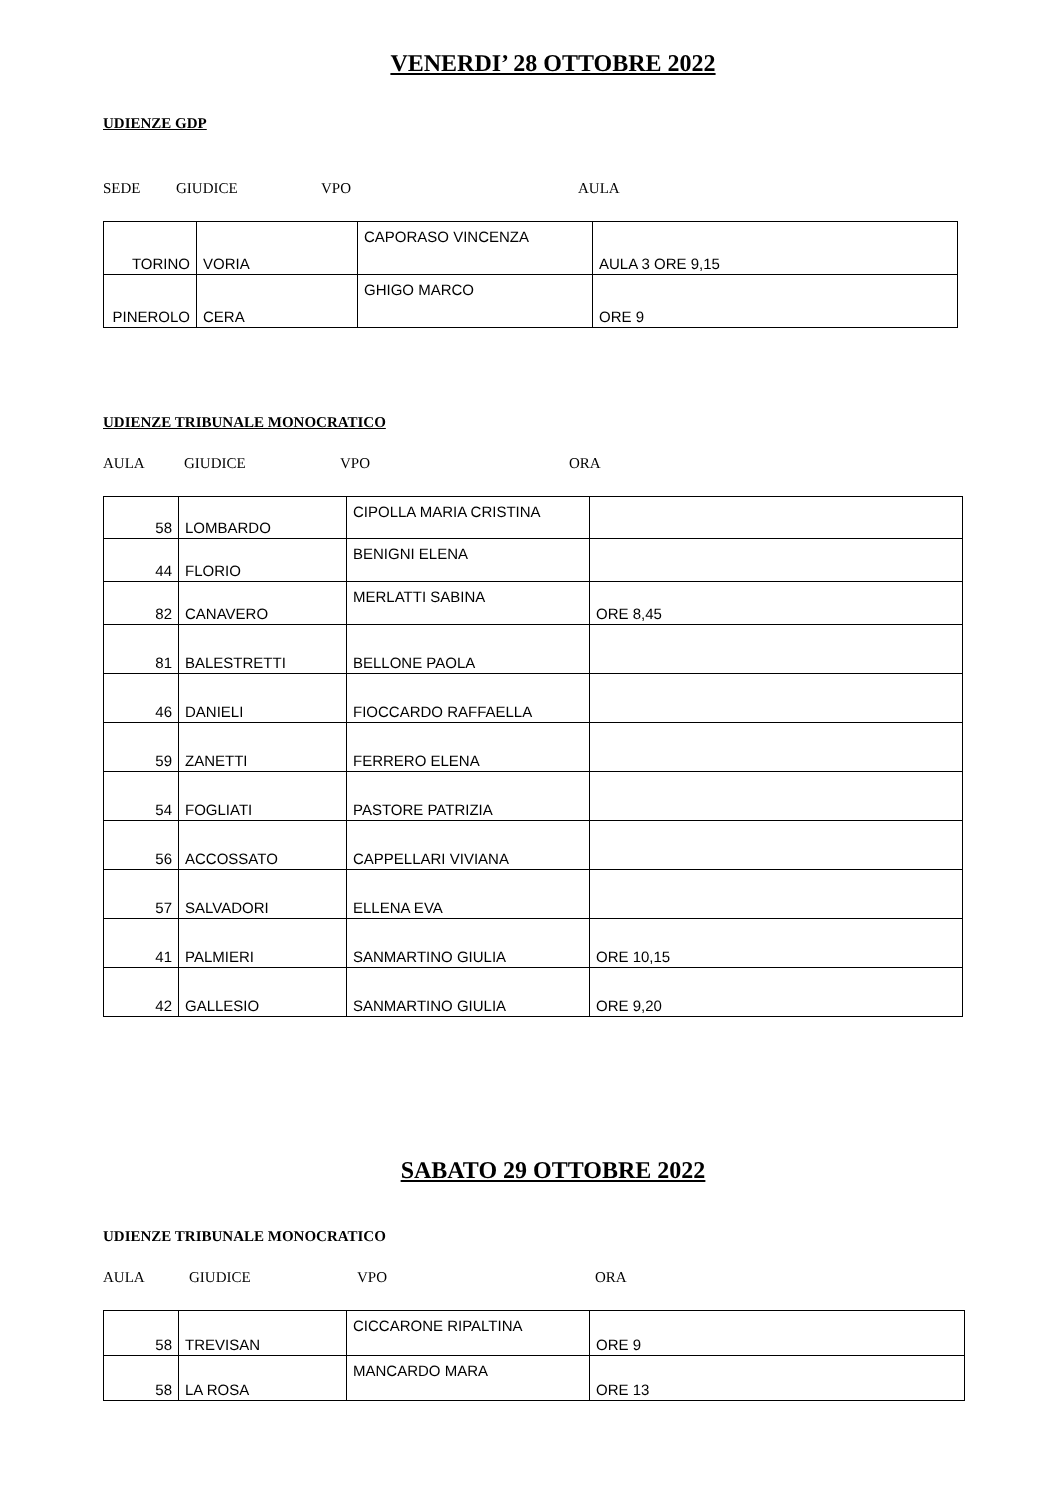VENERDI’ 28 OTTOBRE 2022
UDIENZE GDP
SEDE GIUDICE VPO AULA
| TORINO | VORIA | CAPORASO VINCENZA | AULA 3 ORE 9,15 |
| PINEROLO | CERA | GHIGO MARCO | ORE 9 |
UDIENZE TRIBUNALE MONOCRATICO
AULA GIUDICE VPO ORA
| 58 | LOMBARDO | CIPOLLA MARIA CRISTINA | |
| 44 | FLORIO | BENIGNI ELENA | |
| 82 | CANAVERO | MERLATTI SABINA | ORE 8,45 |
| 81 | BALESTRETTI | BELLONE PAOLA | |
| 46 | DANIELI | FIOCCARDO RAFFAELLA | |
| 59 | ZANETTI | FERRERO ELENA | |
| 54 | FOGLIATI | PASTORE PATRIZIA | |
| 56 | ACCOSSATO | CAPPELLARI VIVIANA | |
| 57 | SALVADORI | ELLENA EVA | |
| 41 | PALMIERI | SANMARTINO GIULIA | ORE 10,15 |
| 42 | GALLESIO | SANMARTINO GIULIA | ORE 9,20 |
SABATO 29 OTTOBRE 2022
UDIENZE TRIBUNALE MONOCRATICO
AULA GIUDICE VPO ORA
| 58 | TREVISAN | CICCARONE RIPALTINA | ORE 9 |
| 58 | LA ROSA | MANCARDO MARA | ORE 13 |